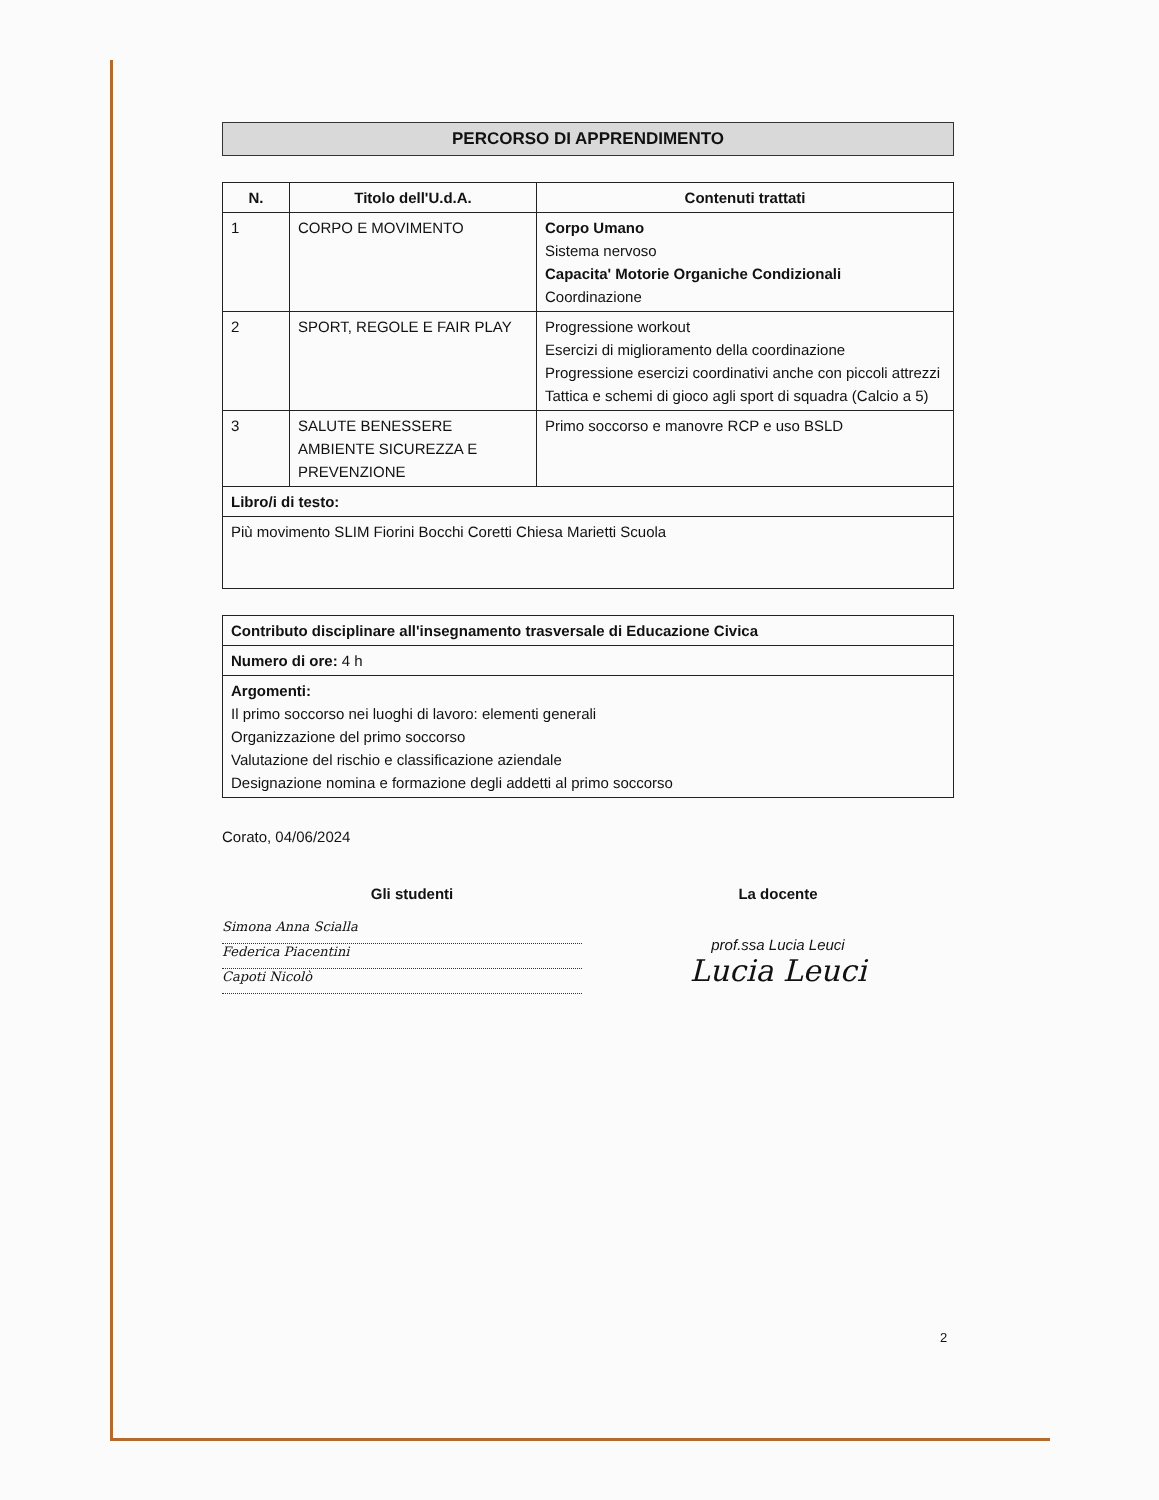PERCORSO DI APPRENDIMENTO
| N. | Titolo dell'U.d.A. | Contenuti trattati |
| --- | --- | --- |
| 1 | CORPO E MOVIMENTO | Corpo Umano Sistema nervoso Capacita' Motorie Organiche Condizionali Coordinazione |
| 2 | SPORT, REGOLE E FAIR PLAY | Progressione workout Esercizi di miglioramento della coordinazione Progressione esercizi coordinativi anche con piccoli attrezzi Tattica e schemi di gioco agli sport di squadra (Calcio a 5) |
| 3 | SALUTE BENESSERE AMBIENTE SICUREZZA E PREVENZIONE | Primo soccorso e manovre RCP e uso BSLD |
| Libro/i di testo: | | |
| Più movimento SLIM Fiorini Bocchi Coretti Chiesa Marietti Scuola | | |
| Contributo disciplinare all'insegnamento trasversale di Educazione Civica |
| Numero di ore: 4 h |
| Argomenti: Il primo soccorso nei luoghi di lavoro: elementi generali Organizzazione del primo soccorso Valutazione del rischio e classificazione aziendale Designazione nomina e formazione degli addetti al primo soccorso |
Corato, 04/06/2024
Gli studenti
Simona Anna Scialla
Federica Piacentini
Capoti Nicolò
La docente
prof.ssa Lucia Leuci
Lucia Leuci
2